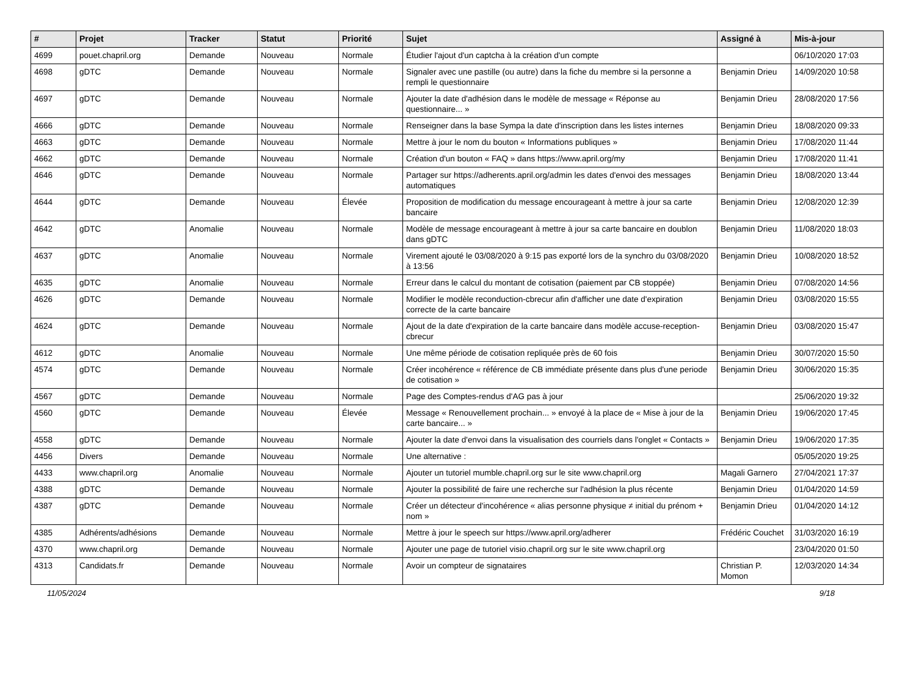| # | Projet | Tracker | Statut | Priorité | Sujet | Assigné à | Mis-à-jour |
| --- | --- | --- | --- | --- | --- | --- | --- |
| 4699 | pouet.chapril.org | Demande | Nouveau | Normale | Étudier l'ajout d'un captcha à la création d'un compte | | 06/10/2020 17:03 |
| 4698 | gDTC | Demande | Nouveau | Normale | Signaler avec une pastille (ou autre) dans la fiche du membre si la personne a rempli le questionnaire | Benjamin Drieu | 14/09/2020 10:58 |
| 4697 | gDTC | Demande | Nouveau | Normale | Ajouter la date d'adhésion dans le modèle de message « Réponse au questionnaire... » | Benjamin Drieu | 28/08/2020 17:56 |
| 4666 | gDTC | Demande | Nouveau | Normale | Renseigner dans la base Sympa la date d'inscription dans les listes internes | Benjamin Drieu | 18/08/2020 09:33 |
| 4663 | gDTC | Demande | Nouveau | Normale | Mettre à jour le nom du bouton « Informations publiques » | Benjamin Drieu | 17/08/2020 11:44 |
| 4662 | gDTC | Demande | Nouveau | Normale | Création d'un bouton « FAQ » dans https://www.april.org/my | Benjamin Drieu | 17/08/2020 11:41 |
| 4646 | gDTC | Demande | Nouveau | Normale | Partager sur https://adherents.april.org/admin les dates d'envoi des messages automatiques | Benjamin Drieu | 18/08/2020 13:44 |
| 4644 | gDTC | Demande | Nouveau | Élevée | Proposition de modification du message encourageant à mettre à jour sa carte bancaire | Benjamin Drieu | 12/08/2020 12:39 |
| 4642 | gDTC | Anomalie | Nouveau | Normale | Modèle de message encourageant à mettre à jour sa carte bancaire en doublon dans gDTC | Benjamin Drieu | 11/08/2020 18:03 |
| 4637 | gDTC | Anomalie | Nouveau | Normale | Virement ajouté le 03/08/2020 à 9:15 pas exporté lors de la synchro du 03/08/2020 à 13:56 | Benjamin Drieu | 10/08/2020 18:52 |
| 4635 | gDTC | Anomalie | Nouveau | Normale | Erreur dans le calcul du montant de cotisation (paiement par CB stoppée) | Benjamin Drieu | 07/08/2020 14:56 |
| 4626 | gDTC | Demande | Nouveau | Normale | Modifier le modèle reconduction-cbrecur afin d'afficher une date d'expiration correcte de la carte bancaire | Benjamin Drieu | 03/08/2020 15:55 |
| 4624 | gDTC | Demande | Nouveau | Normale | Ajout de la date d'expiration de la carte bancaire dans modèle accuse-reception-cbrecur | Benjamin Drieu | 03/08/2020 15:47 |
| 4612 | gDTC | Anomalie | Nouveau | Normale | Une même période de cotisation repliquée près de 60 fois | Benjamin Drieu | 30/07/2020 15:50 |
| 4574 | gDTC | Demande | Nouveau | Normale | Créer incohérence « référence de CB immédiate présente dans plus d'une periode de cotisation » | Benjamin Drieu | 30/06/2020 15:35 |
| 4567 | gDTC | Demande | Nouveau | Normale | Page des Comptes-rendus d'AG pas à jour | | 25/06/2020 19:32 |
| 4560 | gDTC | Demande | Nouveau | Élevée | Message « Renouvellement prochain... » envoyé à la place de « Mise à jour de la carte bancaire... » | Benjamin Drieu | 19/06/2020 17:45 |
| 4558 | gDTC | Demande | Nouveau | Normale | Ajouter la date d'envoi dans la visualisation des courriels dans l'onglet « Contacts » | Benjamin Drieu | 19/06/2020 17:35 |
| 4456 | Divers | Demande | Nouveau | Normale | Une alternative : | | 05/05/2020 19:25 |
| 4433 | www.chapril.org | Anomalie | Nouveau | Normale | Ajouter un tutoriel mumble.chapril.org sur le site www.chapril.org | Magali Garnero | 27/04/2021 17:37 |
| 4388 | gDTC | Demande | Nouveau | Normale | Ajouter la possibilité de faire une recherche sur l'adhésion la plus récente | Benjamin Drieu | 01/04/2020 14:59 |
| 4387 | gDTC | Demande | Nouveau | Normale | Créer un détecteur d'incohérence « alias personne physique ≠ initial du prénom + nom » | Benjamin Drieu | 01/04/2020 14:12 |
| 4385 | Adhérents/adhésions | Demande | Nouveau | Normale | Mettre à jour le speech sur https://www.april.org/adherer | Frédéric Couchet | 31/03/2020 16:19 |
| 4370 | www.chapril.org | Demande | Nouveau | Normale | Ajouter une page de tutoriel visio.chapril.org sur le site www.chapril.org | | 23/04/2020 01:50 |
| 4313 | Candidats.fr | Demande | Nouveau | Normale | Avoir un compteur de signataires | Christian P. Momon | 12/03/2020 14:34 |
11/05/2024 9/18